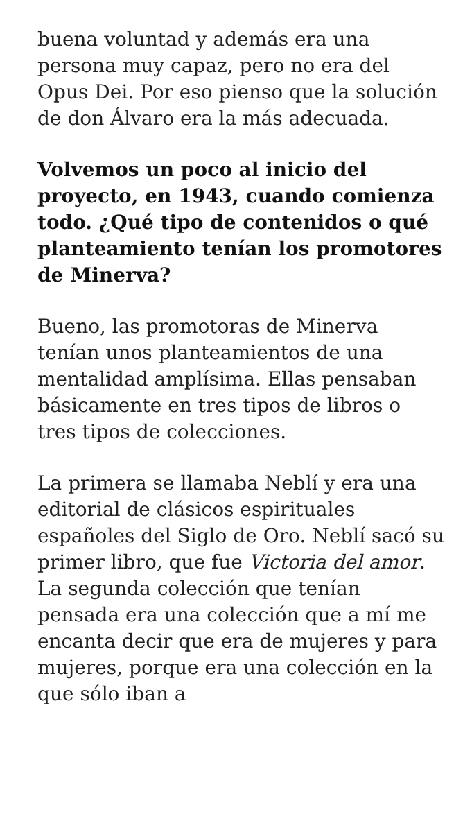buena voluntad y además era una persona muy capaz, pero no era del Opus Dei. Por eso pienso que la solución de don Álvaro era la más adecuada.
Volvemos un poco al inicio del proyecto, en 1943, cuando comienza todo. ¿Qué tipo de contenidos o qué planteamiento tenían los promotores de Minerva?
Bueno, las promotoras de Minerva tenían unos planteamientos de una mentalidad amplísima. Ellas pensaban básicamente en tres tipos de libros o tres tipos de colecciones.
La primera se llamaba Neblí y era una editorial de clásicos espirituales españoles del Siglo de Oro. Neblí sacó su primer libro, que fue Victoria del amor. La segunda colección que tenían pensada era una colección que a mí me encanta decir que era de mujeres y para mujeres, porque era una colección en la que sólo iban a